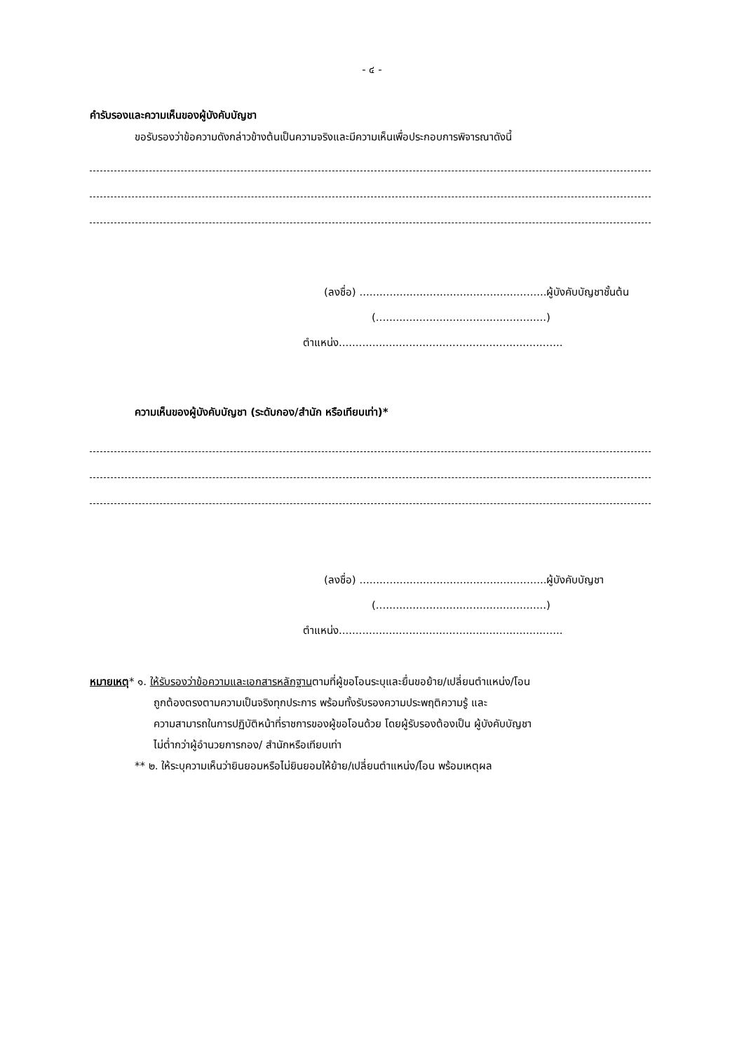- ๔ -
คำรับรองและความเห็นของผู้บังคับบัญชา
ขอรับรองว่าข้อความดังกล่าวข้างต้นเป็นความจริงและมีความเห็นเพื่อประกอบการพิจารณาดังนี้
(ลงชื่อ) ........................................................ผู้บังคับบัญชาชั้นต้น
(...................................................)
ตำแหน่ง...................................................................
ความเห็นของผู้บังคับบัญชา (ระดับกอง/สำนัก หรือเทียบเท่า)*
(ลงชื่อ) ........................................................ผู้บังคับบัญชา
(...................................................)
ตำแหน่ง...................................................................
หมายเหตุ* ๑. ให้รับรองว่าข้อความและเอกสารหลักฐานตามที่ผู้ขอโอนระบุและยื่นขอย้าย/เปลี่ยนตำแหน่ง/โอน
ถูกต้องตรงตามความเป็นจริงทุกประการ พร้อมทั้งรับรองความประพฤติความรู้ และ
ความสามารถในการปฏิบัติหน้าที่ราชการของผู้ขอโอนด้วย โดยผู้รับรองต้องเป็น ผู้บังคับบัญชา
ไม่ต่ำกว่าผู้อำนวยการกอง/ สำนักหรือเทียบเท่า
** ๒. ให้ระบุความเห็นว่ายินยอมหรือไม่ยินยอมให้ย้าย/เปลี่ยนตำแหน่ง/โอน พร้อมเหตุผล